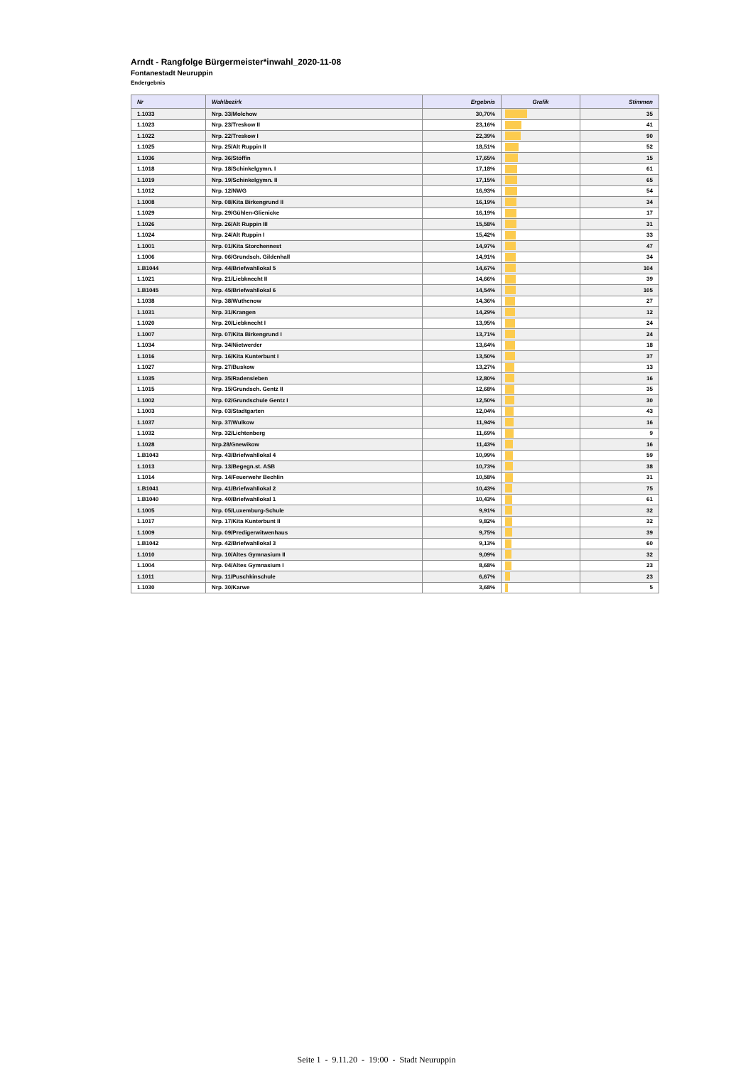Arndt - Rangfolge Bürgermeister*inwahl_2020-11-08
Fontanestadt Neuruppin
Endergebnis
| Nr | Wahlbezirk | Ergebnis | Grafik | Stimmen |
| --- | --- | --- | --- | --- |
| 1.1033 | Nrp. 33/Molchow | 30,70% | | 35 |
| 1.1023 | Nrp. 23/Treskow II | 23,16% | | 41 |
| 1.1022 | Nrp. 22/Treskow I | 22,39% | | 90 |
| 1.1025 | Nrp. 25/Alt Ruppin II | 18,51% | | 52 |
| 1.1036 | Nrp. 36/Stöffin | 17,65% | | 15 |
| 1.1018 | Nrp. 18/Schinkelgymn. I | 17,18% | | 61 |
| 1.1019 | Nrp. 19/Schinkelgymn. II | 17,15% | | 65 |
| 1.1012 | Nrp. 12/NWG | 16,93% | | 54 |
| 1.1008 | Nrp. 08/Kita Birkengrund II | 16,19% | | 34 |
| 1.1029 | Nrp. 29/Gühlen-Glienicke | 16,19% | | 17 |
| 1.1026 | Nrp. 26/Alt Ruppin III | 15,58% | | 31 |
| 1.1024 | Nrp. 24/Alt Ruppin I | 15,42% | | 33 |
| 1.1001 | Nrp. 01/Kita Storchennest | 14,97% | | 47 |
| 1.1006 | Nrp. 06/Grundsch. Gildenhall | 14,91% | | 34 |
| 1.B1044 | Nrp. 44/Briefwahllokal 5 | 14,67% | | 104 |
| 1.1021 | Nrp. 21/Liebknecht II | 14,66% | | 39 |
| 1.B1045 | Nrp. 45/Briefwahllokal 6 | 14,54% | | 105 |
| 1.1038 | Nrp. 38/Wuthenow | 14,36% | | 27 |
| 1.1031 | Nrp. 31/Krangen | 14,29% | | 12 |
| 1.1020 | Nrp. 20/Liebknecht I | 13,95% | | 24 |
| 1.1007 | Nrp. 07/Kita Birkengrund I | 13,71% | | 24 |
| 1.1034 | Nrp. 34/Nietwerder | 13,64% | | 18 |
| 1.1016 | Nrp. 16/Kita Kunterbunt I | 13,50% | | 37 |
| 1.1027 | Nrp. 27/Buskow | 13,27% | | 13 |
| 1.1035 | Nrp. 35/Radensleben | 12,80% | | 16 |
| 1.1015 | Nrp. 15/Grundsch. Gentz II | 12,68% | | 35 |
| 1.1002 | Nrp. 02/Grundschule Gentz I | 12,50% | | 30 |
| 1.1003 | Nrp. 03/Stadtgarten | 12,04% | | 43 |
| 1.1037 | Nrp. 37/Wulkow | 11,94% | | 16 |
| 1.1032 | Nrp. 32/Lichtenberg | 11,69% | | 9 |
| 1.1028 | Nrp.28/Gnewikow | 11,43% | | 16 |
| 1.B1043 | Nrp. 43/Briefwahllokal 4 | 10,99% | | 59 |
| 1.1013 | Nrp. 13/Begegn.st. ASB | 10,73% | | 38 |
| 1.1014 | Nrp. 14/Feuerwehr Bechlin | 10,58% | | 31 |
| 1.B1041 | Nrp. 41/Briefwahllokal 2 | 10,43% | | 75 |
| 1.B1040 | Nrp. 40/Briefwahllokal 1 | 10,43% | | 61 |
| 1.1005 | Nrp. 05/Luxemburg-Schule | 9,91% | | 32 |
| 1.1017 | Nrp. 17/Kita Kunterbunt II | 9,82% | | 32 |
| 1.1009 | Nrp. 09/Predigerwitwenhaus | 9,75% | | 39 |
| 1.B1042 | Nrp. 42/Briefwahllokal 3 | 9,13% | | 60 |
| 1.1010 | Nrp. 10/Altes Gymnasium II | 9,09% | | 32 |
| 1.1004 | Nrp. 04/Altes Gymnasium I | 8,68% | | 23 |
| 1.1011 | Nrp. 11/Puschkinschule | 6,67% | | 23 |
| 1.1030 | Nrp. 30/Karwe | 3,68% | | 5 |
Seite 1 - 9.11.20 - 19:00 - Stadt Neuruppin